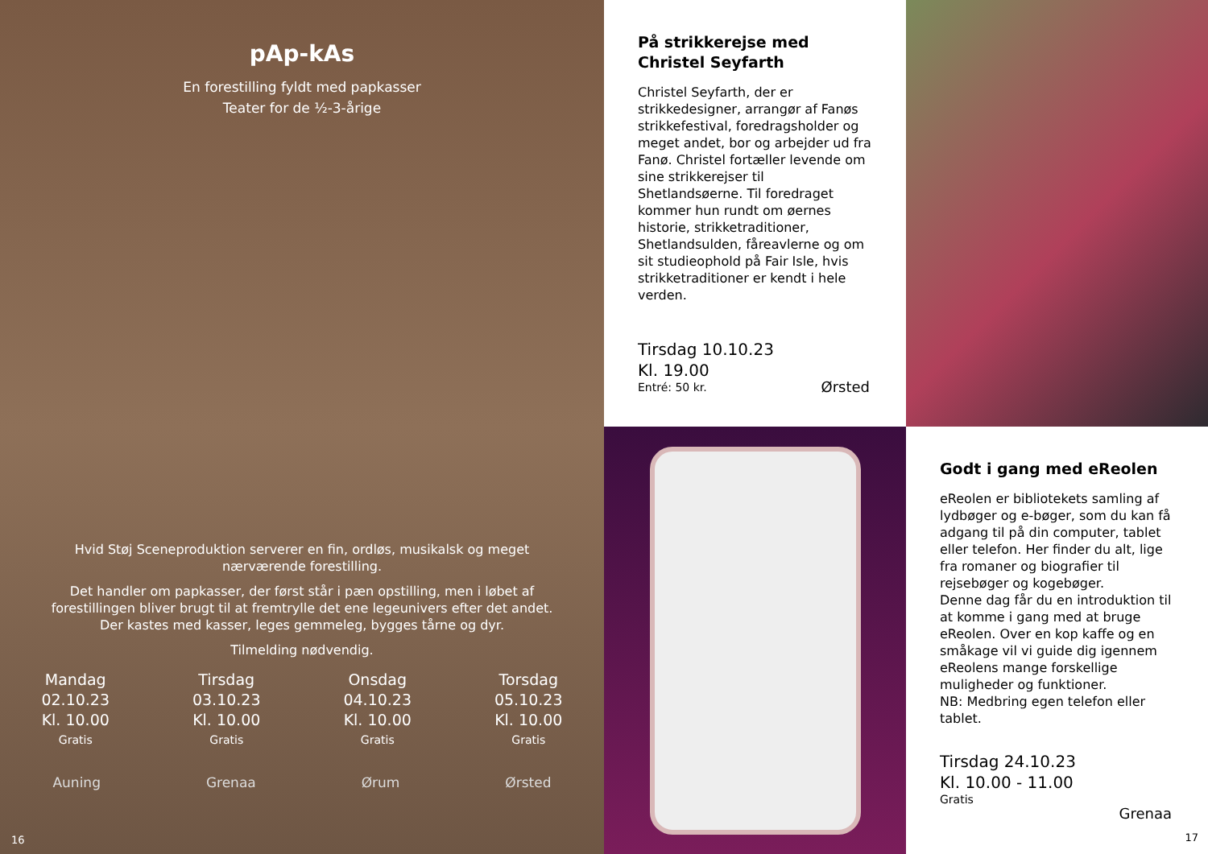pAp-kAs
En forestilling fyldt med papkasser
Teater for de ½-3-årige
Hvid Støj Sceneproduktion serverer en fin, ordløs, musikalsk og meget nærværende forestilling.
Det handler om papkasser, der først står i pæn opstilling, men i løbet af forestillingen bliver brugt til at fremtrylle det ene legeunivers efter det andet. Der kastes med kasser, leges gemmeleg, bygges tårne og dyr.
Tilmelding nødvendig.
Mandag
02.10.23
Kl. 10.00
Gratis
Tirsdag
03.10.23
Kl. 10.00
Gratis
Onsdag
04.10.23
Kl. 10.00
Gratis
Torsdag
05.10.23
Kl. 10.00
Gratis
Auning Grenaa Ørum Ørsted
16
På strikkerejse med Christel Seyfarth
Christel Seyfarth, der er strikkedesigner, arrangør af Fanøs strikkefestival, foredragsholder og meget andet, bor og arbejder ud fra Fanø. Christel fortæller levende om sine strikkerejser til Shetlandsøerne. Til foredraget kommer hun rundt om øernes historie, strikketraditioner, Shetlandsulden, fåreavlerne og om sit studieophold på Fair Isle, hvis strikketraditioner er kendt i hele verden.
Tirsdag 10.10.23
Kl. 19.00
Entré: 50 kr.
Ørsted
Godt i gang med eReolen
eReolen er bibliotekets samling af lydbøger og e-bøger, som du kan få adgang til på din computer, tablet eller telefon. Her finder du alt, lige fra romaner og biografier til rejsebøger og kogebøger.
Denne dag får du en introduktion til at komme i gang med at bruge eReolen. Over en kop kaffe og en småkage vil vi guide dig igennem eReolens mange forskellige muligheder og funktioner.
NB: Medbring egen telefon eller tablet.
Tirsdag 24.10.23
Kl. 10.00 - 11.00
Gratis
Grenaa
17